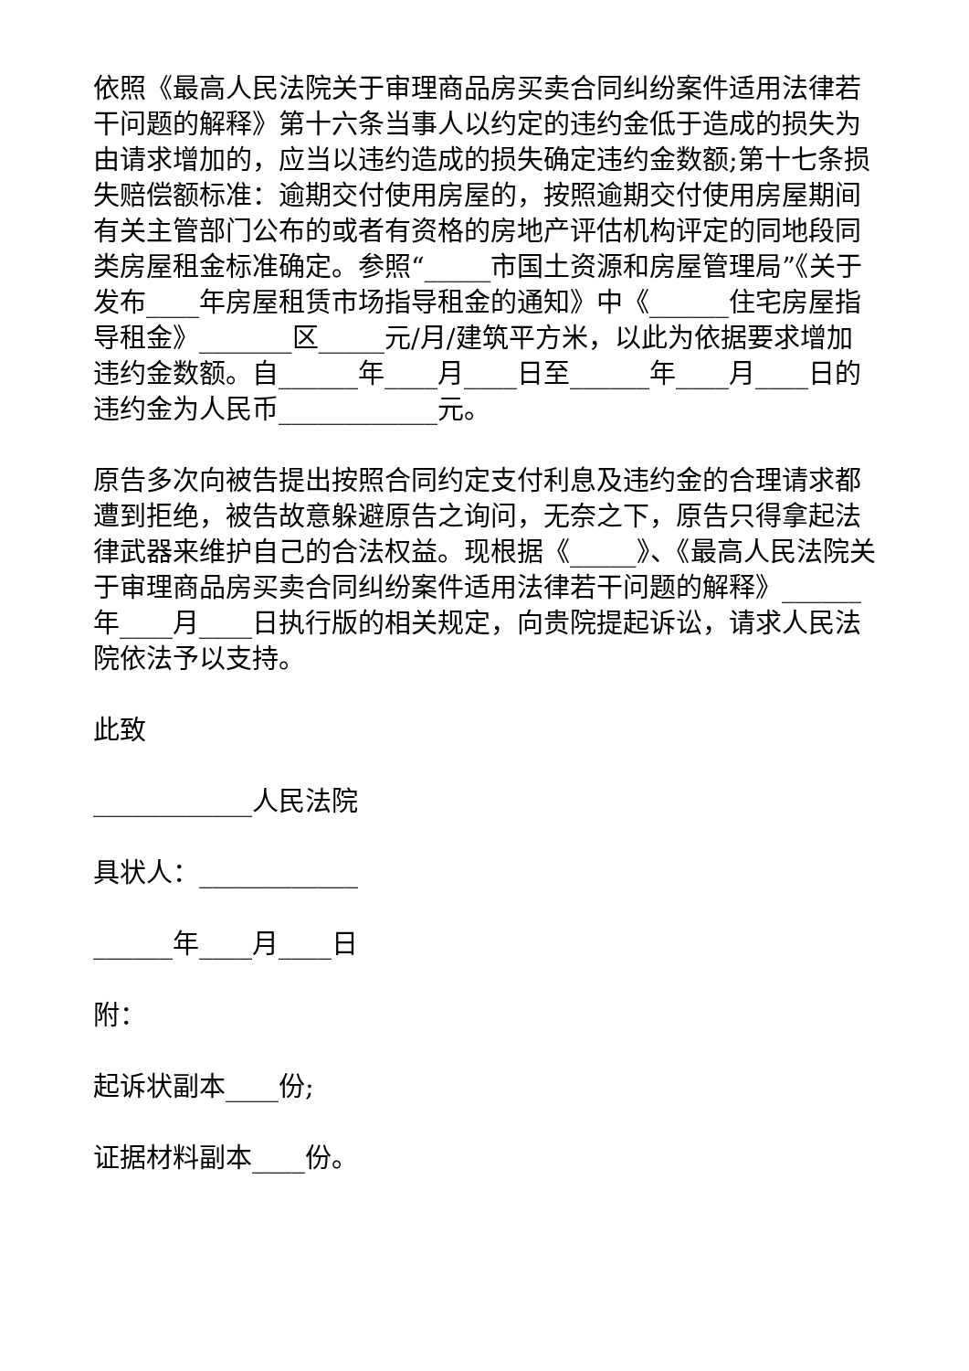依照《最高人民法院关于审理商品房买卖合同纠纷案件适用法律若干问题的解释》第十六条当事人以约定的违约金低于造成的损失为由请求增加的，应当以违约造成的损失确定违约金数额;第十七条损失赔偿额标准：逾期交付使用房屋的，按照逾期交付使用房屋期间有关主管部门公布的或者有资格的房地产评估机构评定的同地段同类房屋租金标准确定。参照“_____市国土资源和房屋管理局”《关于发布____年房屋租赁市场指导租金的通知》中《______住宅房屋指导租金》_______区_____元/月/建筑平方米，以此为依据要求增加违约金数额。自______年____月____日至______年____月____日的违约金为人民币____________元。
原告多次向被告提出按照合同约定支付利息及违约金的合理请求都遭到拒绝，被告故意躲避原告之询问，无奈之下，原告只得拿起法律武器来维护自己的合法权益。现根据《_____》、《最高人民法院关于审理商品房买卖合同纠纷案件适用法律若干问题的解释》______年____月____日执行版的相关规定，向贵院提起诉讼，请求人民法院依法予以支持。
此致
____________人民法院
具状人：____________
______年____月____日
附：
起诉状副本____份;
证据材料副本____份。